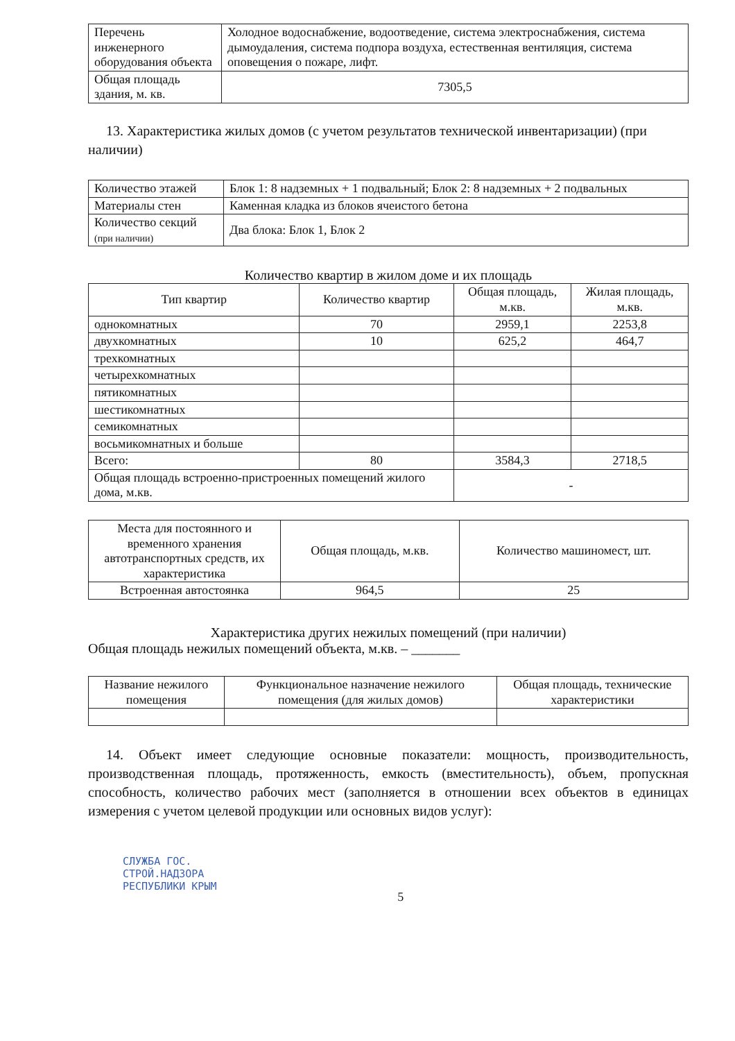| Перечень инженерного оборудования объекта | Холодное водоснабжение, водоотведение, система электроснабжения, система дымоудаления, система подпора воздуха, естественная вентиляция, система оповещения о пожаре, лифт. |
| Общая площадь здания, м. кв. | 7305,5 |
13. Характеристика жилых домов (с учетом результатов технической инвентаризации) (при наличии)
| Количество этажей | Блок 1: 8 надземных + 1 подвальный; Блок 2: 8 надземных + 2 подвальных |
| Материалы стен | Каменная кладка из блоков ячеистого бетона |
| Количество секций (при наличии) | Два блока: Блок 1, Блок 2 |
Количество квартир в жилом доме и их площадь
| Тип квартир | Количество квартир | Общая площадь, м.кв. | Жилая площадь, м.кв. |
| --- | --- | --- | --- |
| однокомнатных | 70 | 2959,1 | 2253,8 |
| двухкомнатных | 10 | 625,2 | 464,7 |
| трехкомнатных | | | |
| четырехкомнатных | | | |
| пятикомнатных | | | |
| шестикомнатных | | | |
| семикомнатных | | | |
| восьмикомнатных и больше | | | |
| Всего: | 80 | 3584,3 | 2718,5 |
| Общая площадь встроенно-пристроенных помещений жилого дома, м.кв. | | - | |
| Места для постоянного и временного хранения автотранспортных средств, их характеристика | Общая площадь, м.кв. | Количество машиномест, шт. |
| --- | --- | --- |
| Встроенная автостоянка | 964,5 | 25 |
Характеристика других нежилых помещений (при наличии)
Общая площадь нежилых помещений объекта, м.кв. – _______
| Название нежилого помещения | Функциональное назначение нежилого помещения (для жилых домов) | Общая площадь, технические характеристики |
| --- | --- | --- |
14. Объект имеет следующие основные показатели: мощность, производительность, производственная площадь, протяженность, емкость (вместительность), объем, пропускная способность, количество рабочих мест (заполняется в отношении всех объектов в единицах измерения с учетом целевой продукции или основных видов услуг):
СЛУЖБА ГОС.
СТРОЙ.НАДЗОРА
РЕСПУБЛИКИ КРЫМ
5